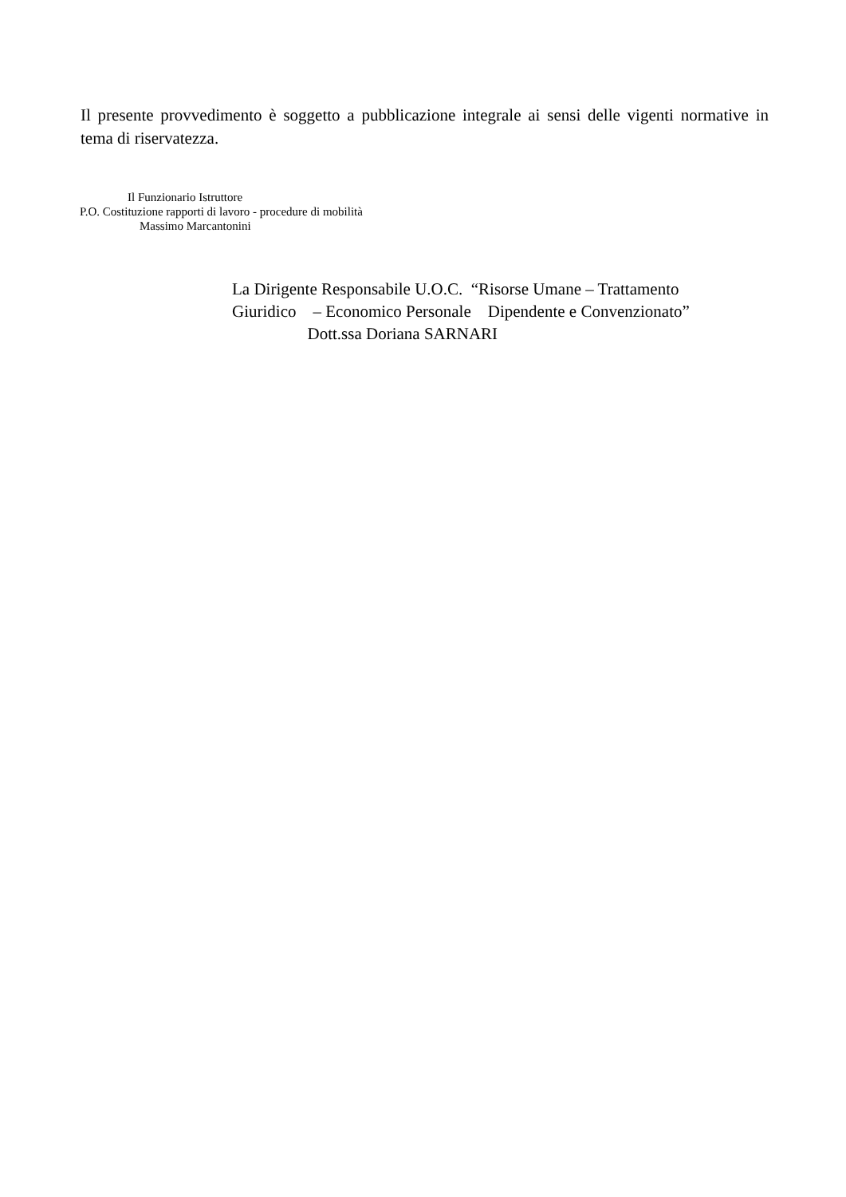Il presente provvedimento è soggetto a pubblicazione integrale ai sensi delle vigenti normative in tema di riservatezza.
Il Funzionario Istruttore
P.O. Costituzione rapporti di lavoro - procedure di mobilità
Massimo Marcantonini
La Dirigente Responsabile U.O.C. “Risorse Umane – Trattamento
Giuridico – Economico Personale Dipendente e Convenzionato”
Dott.ssa Doriana SARNARI